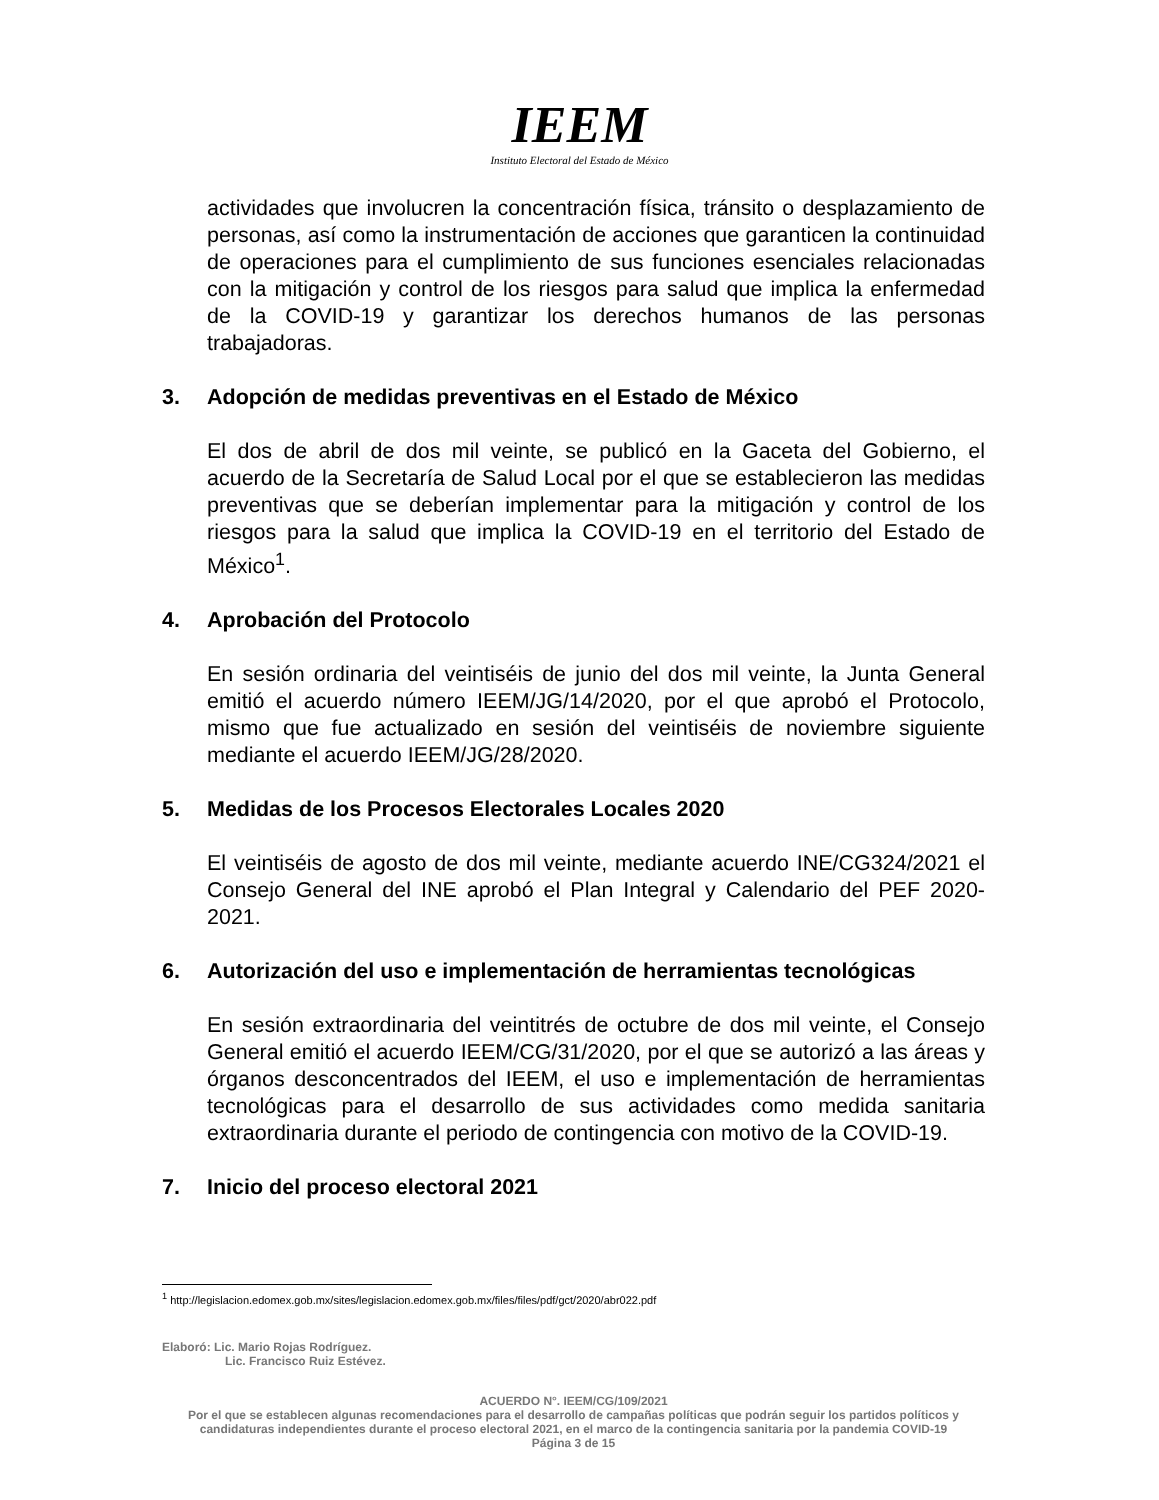IEEM
Instituto Electoral del Estado de México
actividades que involucren la concentración física, tránsito o desplazamiento de personas, así como la instrumentación de acciones que garanticen la continuidad de operaciones para el cumplimiento de sus funciones esenciales relacionadas con la mitigación y control de los riesgos para salud que implica la enfermedad de la COVID-19 y garantizar los derechos humanos de las personas trabajadoras.
3. Adopción de medidas preventivas en el Estado de México
El dos de abril de dos mil veinte, se publicó en la Gaceta del Gobierno, el acuerdo de la Secretaría de Salud Local por el que se establecieron las medidas preventivas que se deberían implementar para la mitigación y control de los riesgos para la salud que implica la COVID-19 en el territorio del Estado de México<sup>1</sup>.
4. Aprobación del Protocolo
En sesión ordinaria del veintiséis de junio del dos mil veinte, la Junta General emitió el acuerdo número IEEM/JG/14/2020, por el que aprobó el Protocolo, mismo que fue actualizado en sesión del veintiséis de noviembre siguiente mediante el acuerdo IEEM/JG/28/2020.
5. Medidas de los Procesos Electorales Locales 2020
El veintiséis de agosto de dos mil veinte, mediante acuerdo INE/CG324/2021 el Consejo General del INE aprobó el Plan Integral y Calendario del PEF 2020-2021.
6. Autorización del uso e implementación de herramientas tecnológicas
En sesión extraordinaria del veintitrés de octubre de dos mil veinte, el Consejo General emitió el acuerdo IEEM/CG/31/2020, por el que se autorizó a las áreas y órganos desconcentrados del IEEM, el uso e implementación de herramientas tecnológicas para el desarrollo de sus actividades como medida sanitaria extraordinaria durante el periodo de contingencia con motivo de la COVID-19.
7. Inicio del proceso electoral 2021
<sup>1</sup> http://legislacion.edomex.gob.mx/sites/legislacion.edomex.gob.mx/files/files/pdf/gct/2020/abr022.pdf
Elaboró: Lic. Mario Rojas Rodríguez.
Lic. Francisco Ruiz Estévez.
ACUERDO N°. IEEM/CG/109/2021
Por el que se establecen algunas recomendaciones para el desarrollo de campañas políticas que podrán seguir los partidos políticos y candidaturas independientes durante el proceso electoral 2021, en el marco de la contingencia sanitaria por la pandemia COVID-19
Página 3 de 15